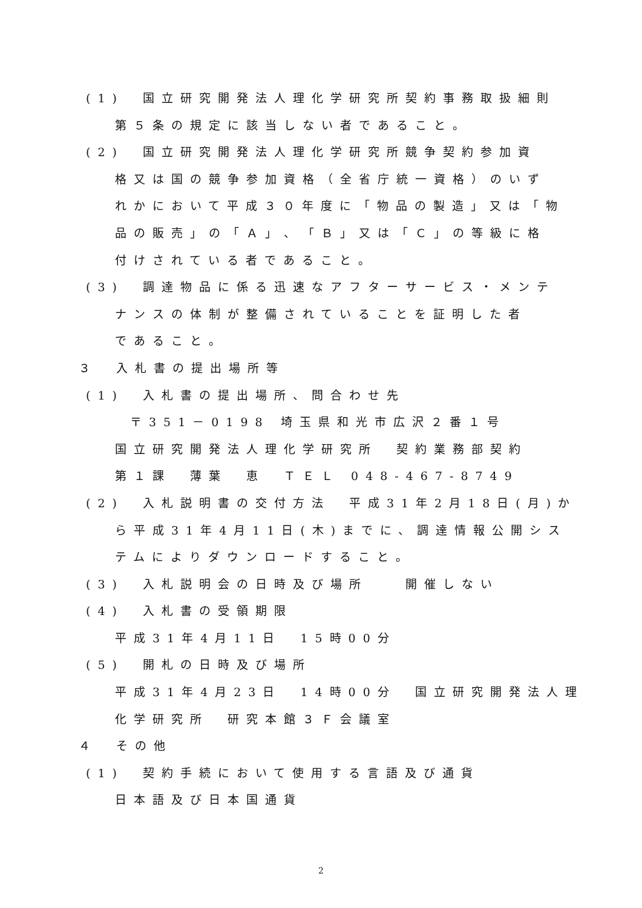(1)　国立研究開発法人理化学研究所契約事務取扱細則
第５条の規定に該当しない者であること。
(2)　国立研究開発法人理化学研究所競争契約参加資
格又は国の競争参加資格（全省庁統一資格）のいず
れかにおいて平成３０年度に「物品の製造」又は「物
品の販売」の「Ａ」、「Ｂ」又は「Ｃ」の等級に格
付けされている者であること。
(3)　調達物品に係る迅速なアフターサービス・メンテ
ナンスの体制が整備されていることを証明した者
であること。
３　入札書の提出場所等
(1)　入札書の提出場所、問合わせ先
〒351－0198 埼玉県和光市広沢２番１号
国立研究開発法人理化学研究所　契約業務部契約
第１課　薄葉　恵　ＴＥＬ 048-467-8749
(2)　入札説明書の交付方法　平成31年2月18日(月)か
ら平成31年4月11日(木)までに、調達情報公開シス
テムによりダウンロードすること。
(3)　入札説明会の日時及び場所　　開催しない
(4)　入札書の受領期限
平成31年4月11日　15時00分
(5)　開札の日時及び場所
平成31年4月23日　14時00分　国立研究開発法人理
化学研究所　研究本館３Ｆ会議室
４　その他
(1)　契約手続において使用する言語及び通貨
日本語及び日本国通貨
2